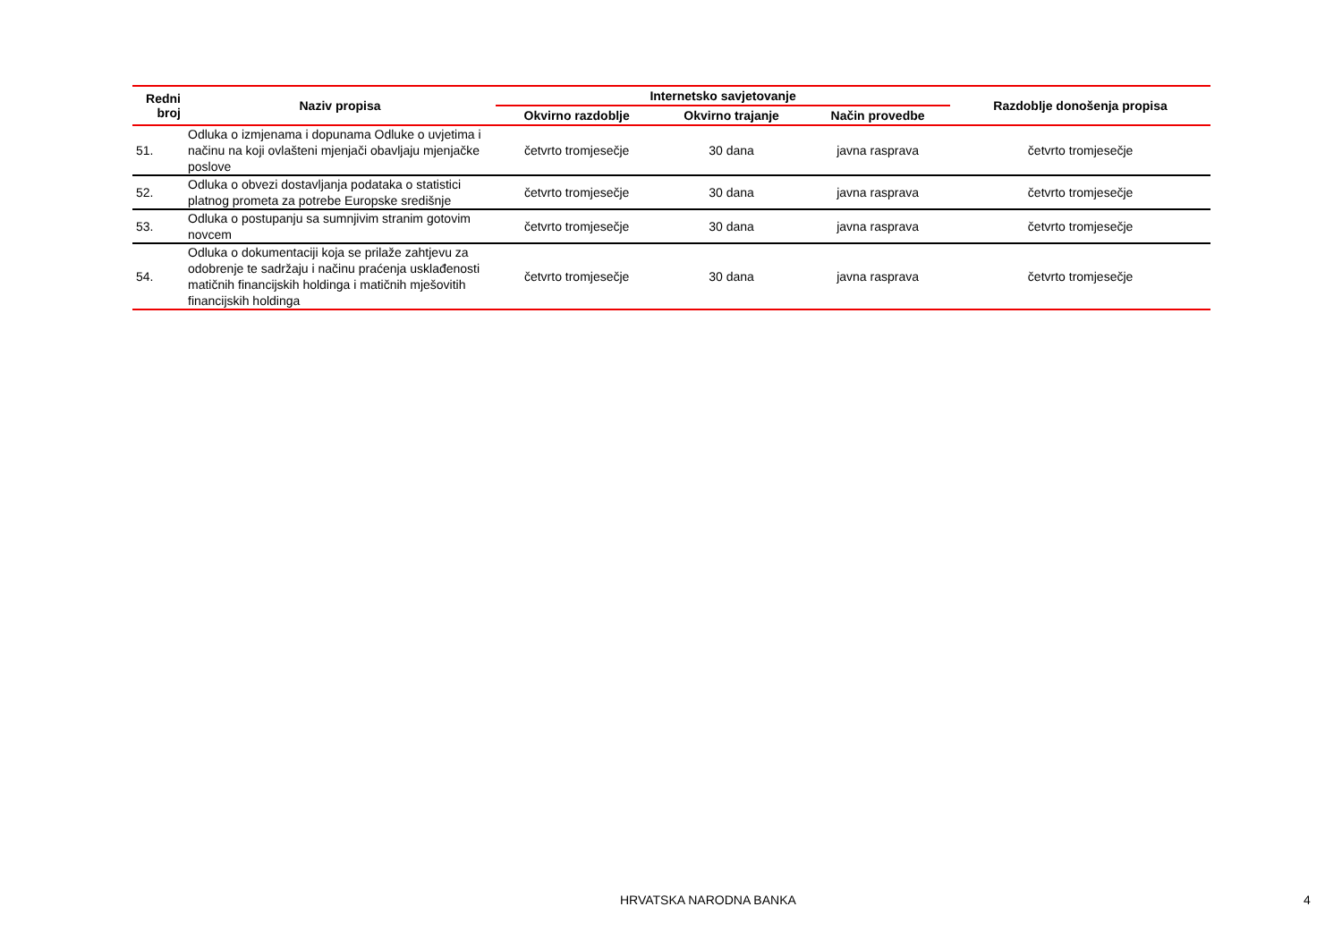| Redni broj | Naziv propisa | Internetsko savjetovanje | | | Razdoblje donošenja propisa |
| --- | --- | --- | --- | --- | --- |
| | | Okvirno razdoblje | Okvirno trajanje | Način provedbe | |
| 51. | Odluka o izmjenama i dopunama Odluke o uvjetima i načinu na koji ovlašteni mjenjači obavljaju mjenjačke poslove | četvrto tromjesečje | 30 dana | javna rasprava | četvrto tromjesečje |
| 52. | Odluka o obvezi dostavljanja podataka o statistici platnog prometa za potrebe Europske središnje | četvrto tromjesečje | 30 dana | javna rasprava | četvrto tromjesečje |
| 53. | Odluka o postupanju sa sumnjivim stranim gotovim novcem | četvrto tromjesečje | 30 dana | javna rasprava | četvrto tromjesečje |
| 54. | Odluka o dokumentaciji koja se prilaže zahtjevu za odobrenje te sadržaju i načinu praćenja usklađenosti matičnih financijskih holdinga i matičnih mješovitih financijskih holdinga | četvrto tromjesečje | 30 dana | javna rasprava | četvrto tromjesečje |
HRVATSKA NARODNA BANKA 4